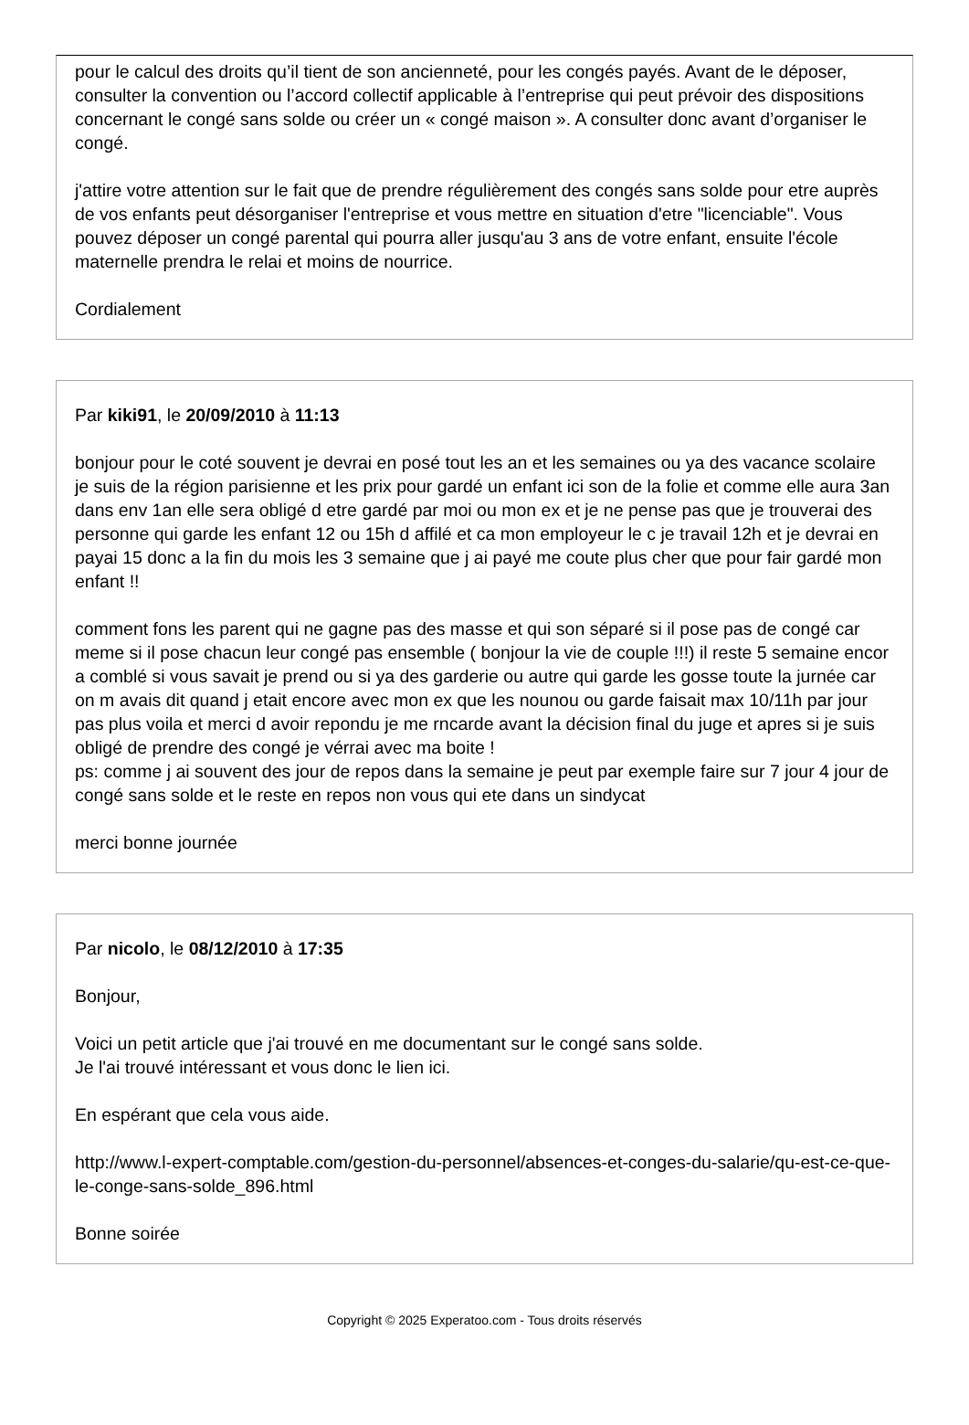pour le calcul des droits qu’il tient de son ancienneté, pour les congés payés. Avant de le déposer, consulter la convention ou l’accord collectif applicable à l’entreprise qui peut prévoir des dispositions concernant le congé sans solde ou créer un « congé maison ». A consulter donc avant d’organiser le congé.
j'attire votre attention sur le fait que de prendre régulièrement des congés sans solde pour etre auprès de vos enfants peut désorganiser l'entreprise et vous mettre en situation d'etre "licenciable". Vous pouvez déposer un congé parental qui pourra aller jusqu'au 3 ans de votre enfant, ensuite l'école maternelle prendra le relai et moins de nourrice.
Cordialement
Par kiki91, le 20/09/2010 à 11:13
bonjour pour le coté souvent je devrai en posé tout les an et les semaines ou ya des vacance scolaire je suis de la région parisienne et les prix pour gardé un enfant ici son de la folie et comme elle aura 3an dans env 1an elle sera obligé d etre gardé par moi ou mon ex et je ne pense pas que je trouverai des personne qui garde les enfant 12 ou 15h d affilé et ca mon employeur le c je travail 12h et je devrai en payai 15 donc a la fin du mois les 3 semaine que j ai payé me coute plus cher que pour fair gardé mon enfant !!
comment fons les parent qui ne gagne pas des masse et qui son séparé si il pose pas de congé car meme si il pose chacun leur congé pas ensemble ( bonjour la vie de couple !!!) il reste 5 semaine encor a comblé si vous savait je prend ou si ya des garderie ou autre qui garde les gosse toute la jurnée car on m avais dit quand j etait encore avec mon ex que les nounou ou garde faisait max 10/11h par jour pas plus voila et merci d avoir repondu je me rncarde avant la décision final du juge et apres si je suis obligé de prendre des congé je vérrai avec ma boite !
ps: comme j ai souvent des jour de repos dans la semaine je peut par exemple faire sur 7 jour 4 jour de congé sans solde et le reste en repos non vous qui ete dans un sindycat
merci bonne journée
Par nicolo, le 08/12/2010 à 17:35
Bonjour,
Voici un petit article que j'ai trouvé en me documentant sur le congé sans solde.
Je l'ai trouvé intéressant et vous donc le lien ici.
En espérant que cela vous aide.
http://www.l-expert-comptable.com/gestion-du-personnel/absences-et-conges-du-salarie/qu-est-ce-que-le-conge-sans-solde_896.html
Bonne soirée
Copyright © 2025 Experatoo.com - Tous droits réservés